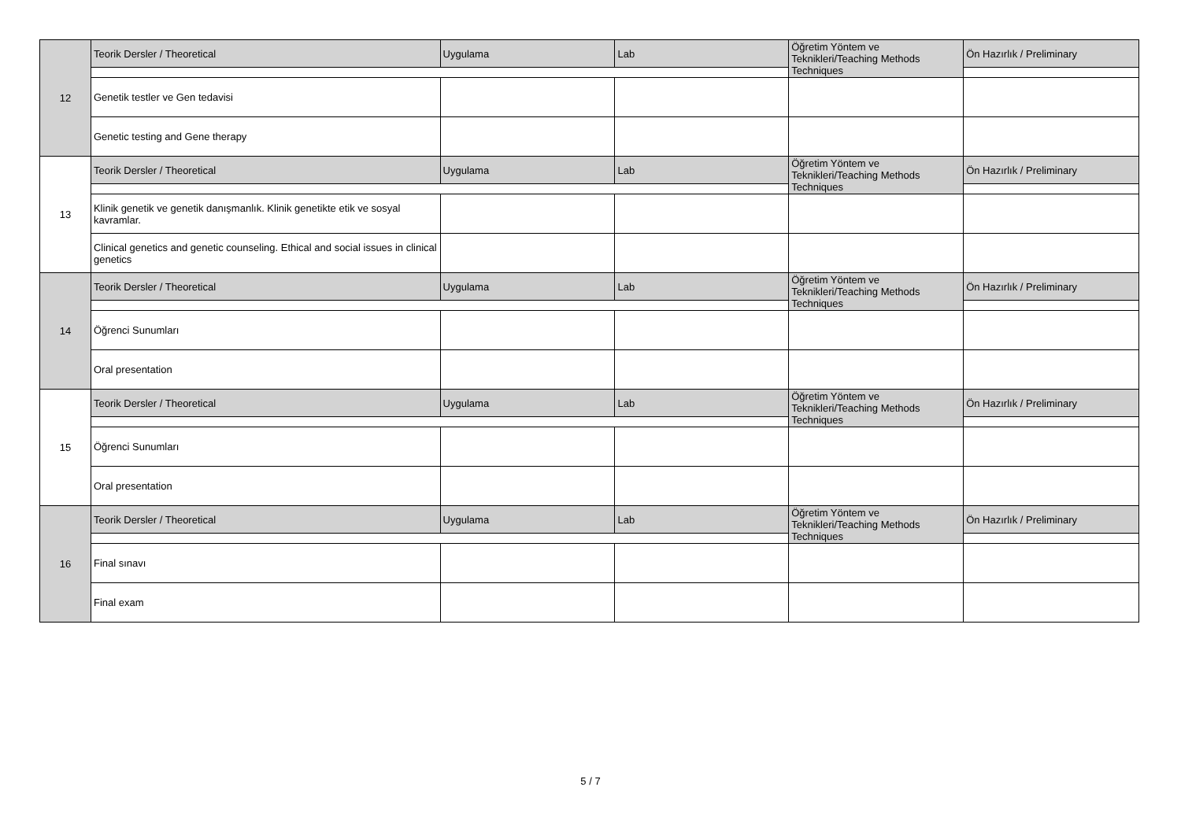| 12 | Teorik Dersler / Theoretical | Uygulama | Lab | Öğretim Yöntem ve Teknikleri/Teaching Methods Techniques | Ön Hazırlık / Preliminary |
| | Genetik testler ve Gen tedavisi | | | | |
| | Genetic testing and Gene therapy | | | | |
| 13 | Teorik Dersler / Theoretical | Uygulama | Lab | Öğretim Yöntem ve Teknikleri/Teaching Methods Techniques | Ön Hazırlık / Preliminary |
| | Klinik genetik ve genetik danışmanlık. Klinik genetikte etik ve sosyal kavramlar. | | | | |
| | Clinical genetics and genetic counseling. Ethical and social issues in clinical genetics | | | | |
| 14 | Teorik Dersler / Theoretical | Uygulama | Lab | Öğretim Yöntem ve Teknikleri/Teaching Methods Techniques | Ön Hazırlık / Preliminary |
| | Öğrenci Sunumları | | | | |
| | Oral presentation | | | | |
| 15 | Teorik Dersler / Theoretical | Uygulama | Lab | Öğretim Yöntem ve Teknikleri/Teaching Methods Techniques | Ön Hazırlık / Preliminary |
| | Öğrenci Sunumları | | | | |
| | Oral presentation | | | | |
| 16 | Teorik Dersler / Theoretical | Uygulama | Lab | Öğretim Yöntem ve Teknikleri/Teaching Methods Techniques | Ön Hazırlık / Preliminary |
| | Final sınavı | | | | |
| | Final exam | | | | |
5 / 7